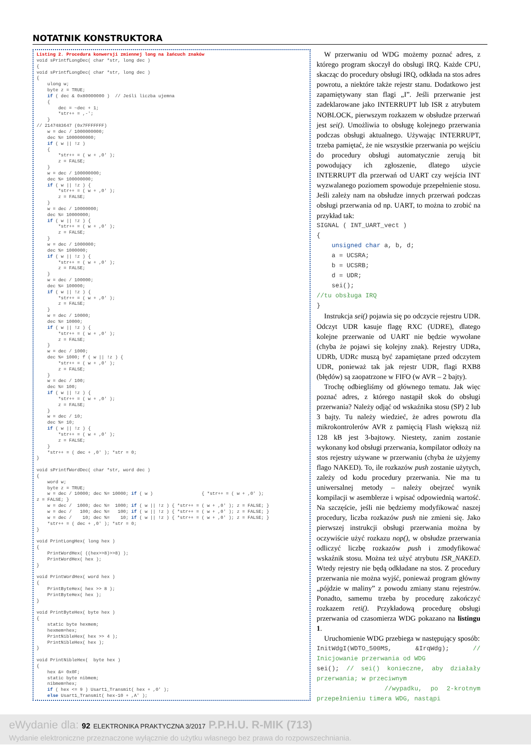NOTATNIK KONSTRUKTORA
Listing 2. Procedura konwersji zmiennej long na łańcuch znaków void sPrintfLongDec( char *str, long dec ) { void sPrintfLongDec( char *str, long dec ) { ulong w; byte z = TRUE; if ( dec & 0x80000000 ) // Jeśli liczba ujemna { dec = ~dec + 1; *str++ = ,-'; } // 2147483647 (0x7FFFFFFF) w = dec / 1000000000; dec %= 1000000000; if ( w || !z ) { *str++ = ( w + ,0' ); z = FALSE; } w = dec / 100000000; dec %= 100000000; if ( w || !z ) { *str++ = ( w + ,0' ); z = FALSE; } w = dec / 10000000; dec %= 10000000; if ( w || !z ) { *str++ = ( w + ,0' ); z = FALSE; } w = dec / 1000000; dec %= 1000000; if ( w || !z ) { *str++ = ( w + ,0' ); z = FALSE; } w = dec / 100000; dec %= 100000; if ( w || !z ) { *str++ = ( w + ,0' ); z = FALSE; } w = dec / 10000; dec %= 10000; if ( w || !z ) { *str++ = ( w + ,0' ); z = FALSE; } w = dec / 1000; dec %= 1000; f ( w || !z ) { *str++ = ( w + ,0' ); z = FALSE; } w = dec / 100; dec %= 100; if ( w || !z ) { *str++ = ( w + ,0' ); z = FALSE; } w = dec / 10; dec %= 10; if ( w || !z ) { *str++ = ( w + ,0' ); z = FALSE; } *str++ = ( dec + ,0' ); *str = 0; } void sPrintfWordDec( char *str, word dec ) { word w; byte z = TRUE; w = dec / 10000; dec %= 10000; if ( w ) { *str++ = ( w + ,0' ); z = FALSE; } w = dec / 1000; dec %= 1000; if ( w || !z ) { *str++ = ( w + ,0' ); z = FALSE; } w = dec / 100; dec %= 100; if ( w || !z ) { *str++ = ( w + ,0' ); z = FALSE; } w = dec / 10; dec %= 10; if ( w || !z ) { *str++ = ( w + ,0' ); z = FALSE; } *str++ = ( dec + ,0' ); *str = 0; } void PrintLongHex( long hex ) { PrintWordHex( ((hex>>8)>>8) ); PrintWordHex( hex ); } void PrintWordHex( word hex ) { PrintByteHex( hex >> 8 ); PrintByteHex( hex ); } void PrintByteHex( byte hex ) { static byte hexmem; hexmem=hex; PrintNibleHex( hex >> 4 ); PrintNibleHex( hex ); } void PrintNibleHex( byte hex ) { hex &= 0x0F; static byte nibmem; nibmem=hex; if ( hex <= 9 ) Usart1_Transmit( hex + ,0' ); else Usart1_Transmit( hex-10 + ,A' ); }
W przerwaniu od WDG możemy poznać adres, z którego program skoczył do obsługi IRQ. Każde CPU, skacząc do procedury obsługi IRQ, odkłada na stos adres powrotu, a niektóre także rejestr stanu. Dodatkowo jest zapamiętywany stan flagi „I”. Jeśli przerwanie jest zadeklarowane jako INTERRUPT lub ISR z atrybutem NOBLOCK, pierwszym rozkazem w obsłudze przerwań jest sei(). Umożliwia to obsługę kolejnego przerwania podczas obsługi aktualnego. Używając INTERRUPT, trzeba pamiętać, że nie wszystkie przerwania po wejściu do procedury obsługi automatycznie zerują bit powodujący ich zgłoszenie, dlatego użycie INTERRUPT dla przerwań od UART czy wejścia INT wyzwalanego poziomem spowoduje przepełnienie stosu. Jeśli zależy nam na obsłudze innych przerwań podczas obsługi przerwania od np. UART, to można to zrobić na przykład tak:
SIGNAL ( INT_UART_vect ) { unsigned char a, b, d; a = UCSRA; b = UCSRB; d = UDR; sei(); //tu obsługa IRQ }
Instrukcja sei() pojawia się po odczycie rejestru UDR. Odczyt UDR kasuje flagę RXC (UDRE), dlatego kolejne przerwanie od UART nie będzie wywołane (chyba że pojawi się kolejny znak). Rejestry UDRa, UDRb, UDRc muszą być zapamiętane przed odczytem UDR, ponieważ tak jak rejestr UDR, flagi RXB8 (błędów) są zaopatrzone w FIFO (w AVR – 2 bajty).
Trochę odbiegliśmy od głównego tematu. Jak więc poznać adres, z którego nastąpił skok do obsługi przerwania? Należy odjąć od wskaźnika stosu (SP) 2 lub 3 bajty. Tu należy wiedzieć, że adres powrotu dla mikrokontrolerów AVR z pamięcią Flash większą niż 128 kB jest 3-bajtowy. Niestety, zanim zostanie wykonany kod obsługi przerwania, kompilator odłoży na stos rejestry używane w przerwaniu (chyba że użyjemy flago NAKED). To, ile rozkazów push zostanie użytych, zależy od kodu procedury przerwania. Nie ma tu uniwersalnej metody – należy obejrzeć wynik kompilacji w asemblerze i wpisać odpowiednią wartość. Na szczęście, jeśli nie będziemy modyfikować naszej procedury, liczba rozkazów push nie zmieni się. Jako pierwszej instrukcji obsługi przerwania można by oczywiście użyć rozkazu nop(), w obsłudze przerwania odliczyć liczbę rozkazów push i zmodyfikować wskaźnik stosu. Można też użyć atrybutu ISR_NAKED. Wtedy rejestry nie będą odkładane na stos. Z procedury przerwania nie można wyjść, ponieważ program główny „pójdzie w maliny” z powodu zmiany stanu rejestrów. Ponadto, samemu trzeba by procedurę zakończyć rozkazem reti(). Przykładową procedurę obsługi przerwania od czasomierza WDG pokazano na listingu 1.
Uruchomienie WDG przebiega w następujący sposób:
InitWdgI(WDTO_500MS, &IrqWdg); // Inicjowanie przerwania od WDG
sei(); // sei() konieczne, aby działały przerwania; w przeciwnym
//wypadku, po 2-krotnym przepełnieniu timera WDG, nastąpi
eWydanie dla: 92 ELEKTRONIKA PRAKTYCZNA 3/2017 P.P.H.U. R-MIK (713)
Wydanie elektroniczne przeznaczone wyłącznie do użytku własnego bez prawa do rozpowszechniania.